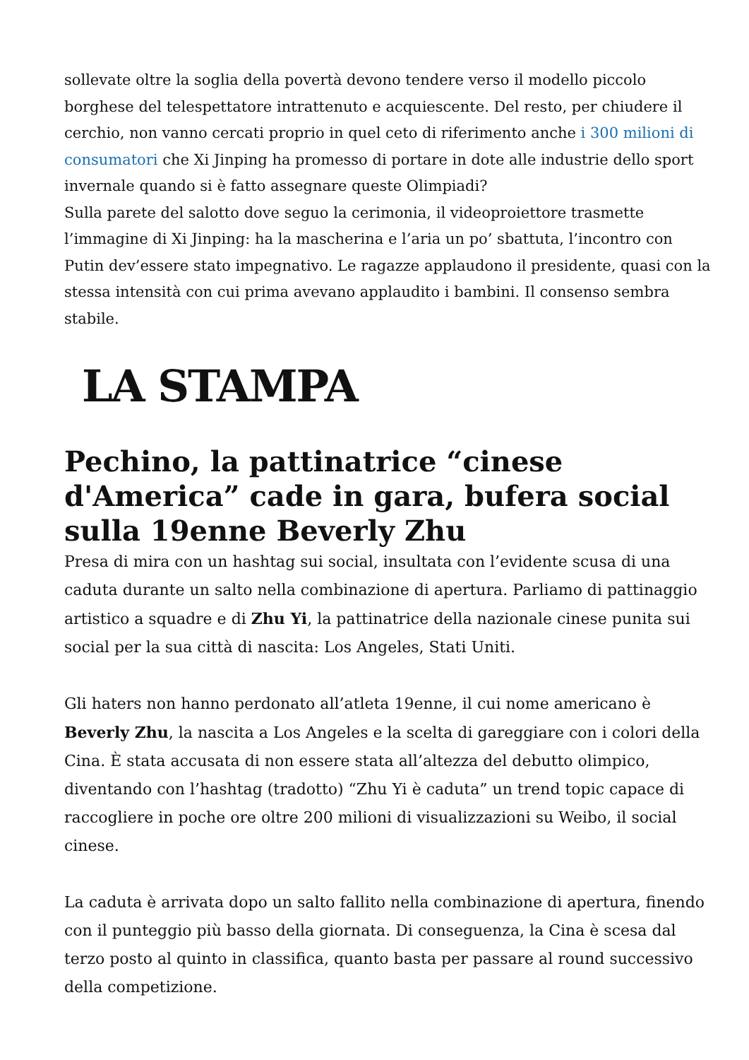sollevate oltre la soglia della povertà devono tendere verso il modello piccolo borghese del telespettatore intrattenuto e acquiescente. Del resto, per chiudere il cerchio, non vanno cercati proprio in quel ceto di riferimento anche i 300 milioni di consumatori che Xi Jinping ha promesso di portare in dote alle industrie dello sport invernale quando si è fatto assegnare queste Olimpiadi?
Sulla parete del salotto dove seguo la cerimonia, il videoproiettore trasmette l’immagine di Xi Jinping: ha la mascherina e l’aria un po’ sbattuta, l’incontro con Putin dev’essere stato impegnativo. Le ragazze applaudono il presidente, quasi con la stessa intensità con cui prima avevano applaudito i bambini. Il consenso sembra stabile.
LA STAMPA
Pechino, la pattinatrice “cinese d'America” cade in gara, bufera social sulla 19enne Beverly Zhu
Presa di mira con un hashtag sui social, insultata con l’evidente scusa di una caduta durante un salto nella combinazione di apertura. Parliamo di pattinaggio artistico a squadre e di Zhu Yi, la pattinatrice della nazionale cinese punita sui social per la sua città di nascita: Los Angeles, Stati Uniti.
Gli haters non hanno perdonato all’atleta 19enne, il cui nome americano è Beverly Zhu, la nascita a Los Angeles e la scelta di gareggiare con i colori della Cina. È stata accusata di non essere stata all’altezza del debutto olimpico, diventando con l’hashtag (tradotto) “Zhu Yi è caduta” un trend topic capace di raccogliere in poche ore oltre 200 milioni di visualizzazioni su Weibo, il social cinese.
La caduta è arrivata dopo un salto fallito nella combinazione di apertura, finendo con il punteggio più basso della giornata. Di conseguenza, la Cina è scesa dal terzo posto al quinto in classifica, quanto basta per passare al round successivo della competizione.